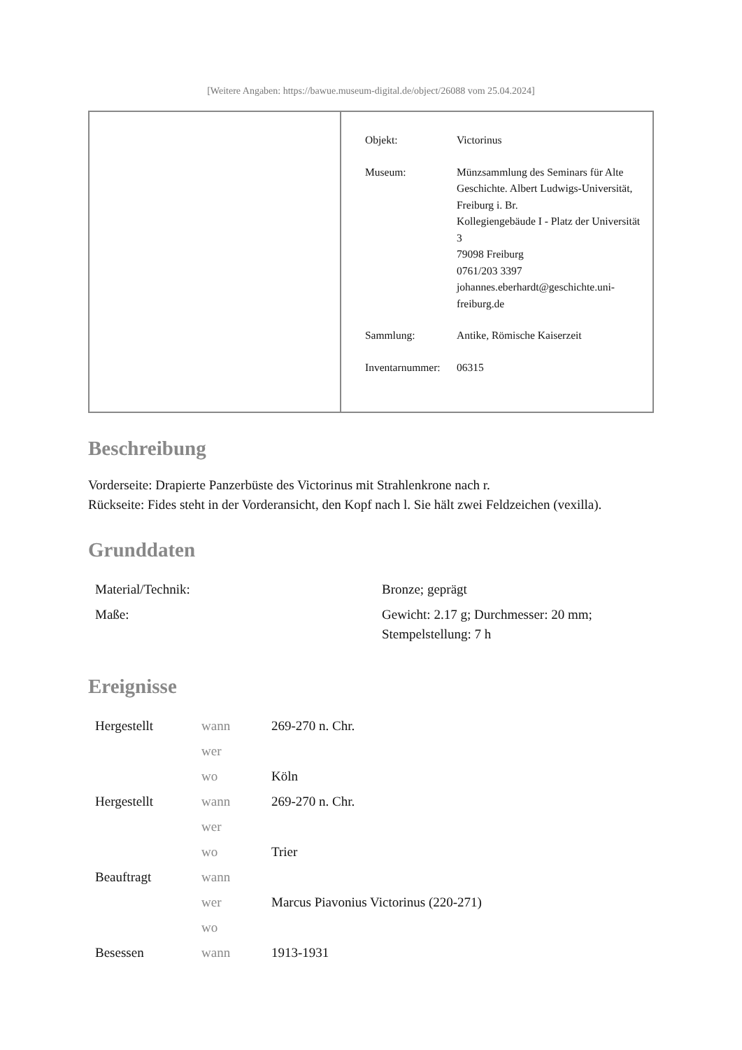[Weitere Angaben: https://bawue.museum-digital.de/object/26088 vom 25.04.2024]
Objekt: Victorinus
Museum: Münzsammlung des Seminars für Alte Geschichte. Albert Ludwigs-Universität, Freiburg i. Br.
Kollegiengebäude I - Platz der Universität 3
79098 Freiburg
0761/203 3397
johannes.eberhardt@geschichte.uni-freiburg.de
Sammlung: Antike, Römische Kaiserzeit
Inventarnummer:
06315
Beschreibung
Vorderseite: Drapierte Panzerbüste des Victorinus mit Strahlenkrone nach r.
Rückseite: Fides steht in der Vorderansicht, den Kopf nach l. Sie hält zwei Feldzeichen (vexilla).
Grunddaten
| Material/Technik: | Bronze; geprägt |
| Maße: | Gewicht: 2.17 g; Durchmesser: 20 mm; Stempelstellung: 7 h |
Ereignisse
| Hergestellt | wann | 269-270 n. Chr. |
| | wer | |
| | wo | Köln |
| Hergestellt | wann | 269-270 n. Chr. |
| | wer | |
| | wo | Trier |
| Beauftragt | wann | |
| | wer | Marcus Piavonius Victorinus (220-271) |
| | wo | |
| Besessen | wann | 1913-1931 |